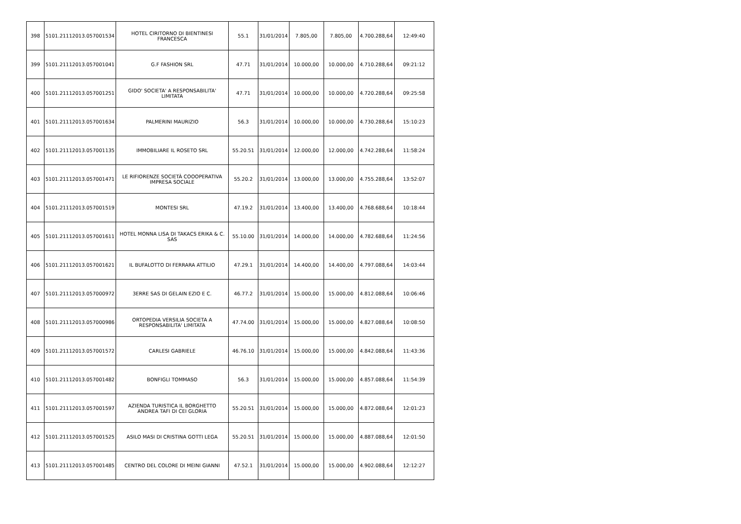| 398 | 5101.21112013.057001534 | HOTEL CIRITORNO DI BIENTINESI FRANCESCA | 55.1 | 31/01/2014 | 7.805,00 | 7.805,00 | 4.700.288,64 | 12:49:40 |
| 399 | 5101.21112013.057001041 | G.F FASHION SRL | 47.71 | 31/01/2014 | 10.000,00 | 10.000,00 | 4.710.288,64 | 09:21:12 |
| 400 | 5101.21112013.057001251 | GIDO' SOCIETA' A RESPONSABILITA' LIMITATA | 47.71 | 31/01/2014 | 10.000,00 | 10.000,00 | 4.720.288,64 | 09:25:58 |
| 401 | 5101.21112013.057001634 | PALMERINI MAURIZIO | 56.3 | 31/01/2014 | 10.000,00 | 10.000,00 | 4.730.288,64 | 15:10:23 |
| 402 | 5101.21112013.057001135 | IMMOBILIARE IL ROSETO SRL | 55.20.51 | 31/01/2014 | 12.000,00 | 12.000,00 | 4.742.288,64 | 11:58:24 |
| 403 | 5101.21112013.057001471 | LE RIFIORENZE SOCIETÀ COOOPERATIVA IMPRESA SOCIALE | 55.20.2 | 31/01/2014 | 13.000,00 | 13.000,00 | 4.755.288,64 | 13:52:07 |
| 404 | 5101.21112013.057001519 | MONTESI SRL | 47.19.2 | 31/01/2014 | 13.400,00 | 13.400,00 | 4.768.688,64 | 10:18:44 |
| 405 | 5101.21112013.057001611 | HOTEL MONNA LISA DI TAKACS ERIKA & C. SAS | 55.10.00 | 31/01/2014 | 14.000,00 | 14.000,00 | 4.782.688,64 | 11:24:56 |
| 406 | 5101.21112013.057001621 | IL BUFALOTTO DI FERRARA ATTILIO | 47.29.1 | 31/01/2014 | 14.400,00 | 14.400,00 | 4.797.088,64 | 14:03:44 |
| 407 | 5101.21112013.057000972 | 3ERRE SAS DI GELAIN EZIO E C. | 46.77.2 | 31/01/2014 | 15.000,00 | 15.000,00 | 4.812.088,64 | 10:06:46 |
| 408 | 5101.21112013.057000986 | ORTOPEDIA VERSILIA SOCIETA A RESPONSABILITA' LIMITATA | 47.74.00 | 31/01/2014 | 15.000,00 | 15.000,00 | 4.827.088,64 | 10:08:50 |
| 409 | 5101.21112013.057001572 | CARLESI GABRIELE | 46.76.10 | 31/01/2014 | 15.000,00 | 15.000,00 | 4.842.088,64 | 11:43:36 |
| 410 | 5101.21112013.057001482 | BONFIGLI TOMMASO | 56.3 | 31/01/2014 | 15.000,00 | 15.000,00 | 4.857.088,64 | 11:54:39 |
| 411 | 5101.21112013.057001597 | AZIENDA TURISTICA IL BORGHETTO ANDREA TAFI DI CEI GLORIA | 55.20.51 | 31/01/2014 | 15.000,00 | 15.000,00 | 4.872.088,64 | 12:01:23 |
| 412 | 5101.21112013.057001525 | ASILO MASI DI CRISTINA GOTTI LEGA | 55.20.51 | 31/01/2014 | 15.000,00 | 15.000,00 | 4.887.088,64 | 12:01:50 |
| 413 | 5101.21112013.057001485 | CENTRO DEL COLORE DI MEINI GIANNI | 47.52.1 | 31/01/2014 | 15.000,00 | 15.000,00 | 4.902.088,64 | 12:12:27 |